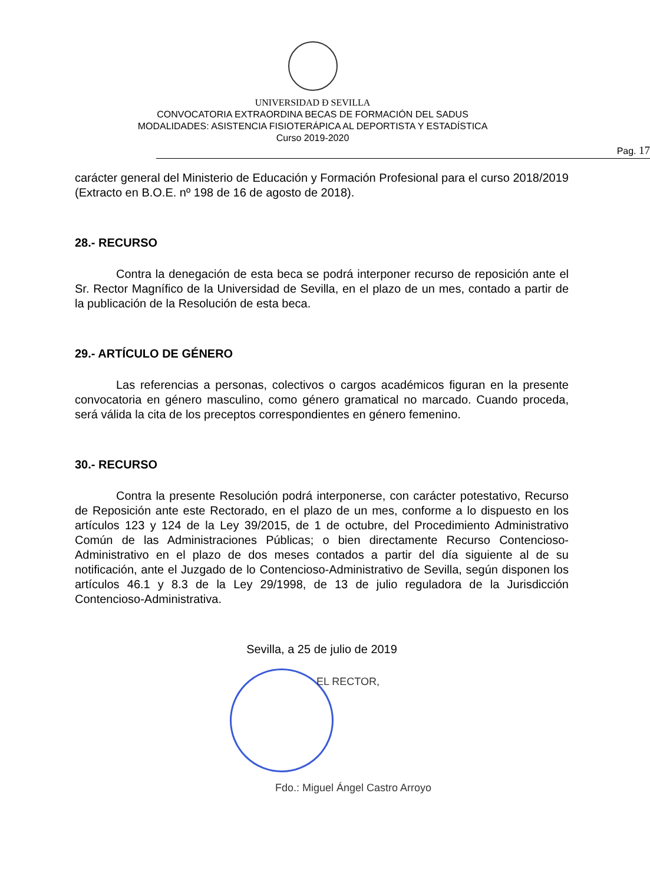UNIVERSIDAD Ð SEVILLA
CONVOCATORIA EXTRAORDINA BECAS DE FORMACIÓN DEL SADUS
MODALIDADES: ASISTENCIA FISIOTERÁPICA AL DEPORTISTA Y ESTADÍSTICA
Curso 2019-2020
Pag. 17
carácter general del Ministerio de Educación y Formación Profesional para el curso 2018/2019 (Extracto en B.O.E. nº 198 de 16 de agosto de 2018).
28.- RECURSO
Contra la denegación de esta beca se podrá interponer recurso de reposición ante el Sr. Rector Magnífico de la Universidad de Sevilla, en el plazo de un mes, contado a partir de la publicación de la Resolución de esta beca.
29.- ARTÍCULO DE GÉNERO
Las referencias a personas, colectivos o cargos académicos figuran en la presente convocatoria en género masculino, como género gramatical no marcado. Cuando proceda, será válida la cita de los preceptos correspondientes en género femenino.
30.- RECURSO
Contra la presente Resolución podrá interponerse, con carácter potestativo, Recurso de Reposición ante este Rectorado, en el plazo de un mes, conforme a lo dispuesto en los artículos 123 y 124 de la Ley 39/2015, de 1 de octubre, del Procedimiento Administrativo Común de las Administraciones Públicas; o bien directamente Recurso Contencioso-Administrativo en el plazo de dos meses contados a partir del día siguiente al de su notificación, ante el Juzgado de lo Contencioso-Administrativo de Sevilla, según disponen los artículos 46.1 y 8.3 de la Ley 29/1998, de 13 de julio reguladora de la Jurisdicción Contencioso-Administrativa.
Sevilla, a 25 de julio de 2019
EL RECTOR,
Fdo.: Miguel Ángel Castro Arroyo